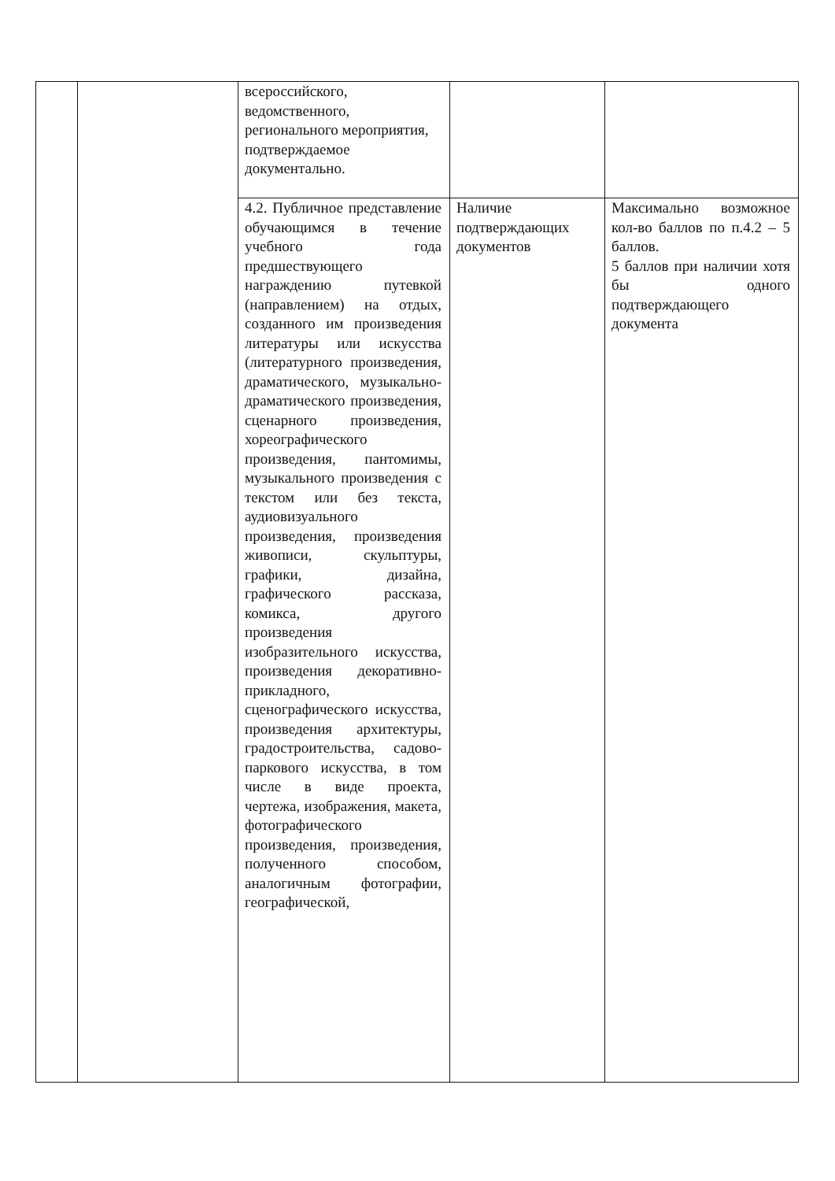| | | всероссийского, ведомственного, регионального мероприятия, подтверждаемое документально. | | |
| | | 4.2. Публичное представление обучающимся в течение учебного года предшествующего награждению путевкой (направлением) на отдых, созданного им произведения литературы или искусства (литературного произведения, драматического, музыкально-драматического произведения, сценарного произведения, хореографического произведения, пантомимы, музыкального произведения с текстом или без текста, аудиовизуального произведения, произведения живописи, скульптуры, графики, дизайна, графического рассказа, комикса, другого произведения изобразительного искусства, произведения декоративно-прикладного, сценографического искусства, произведения архитектуры, градостроительства, садово-паркового искусства, в том числе в виде проекта, чертежа, изображения, макета, фотографического произведения, произведения, полученного способом, аналогичным фотографии, географической, | Наличие подтверждающих документов | Максимально возможное кол-во баллов по п.4.2 – 5 баллов. 5 баллов при наличии хотя бы одного подтверждающего документа |